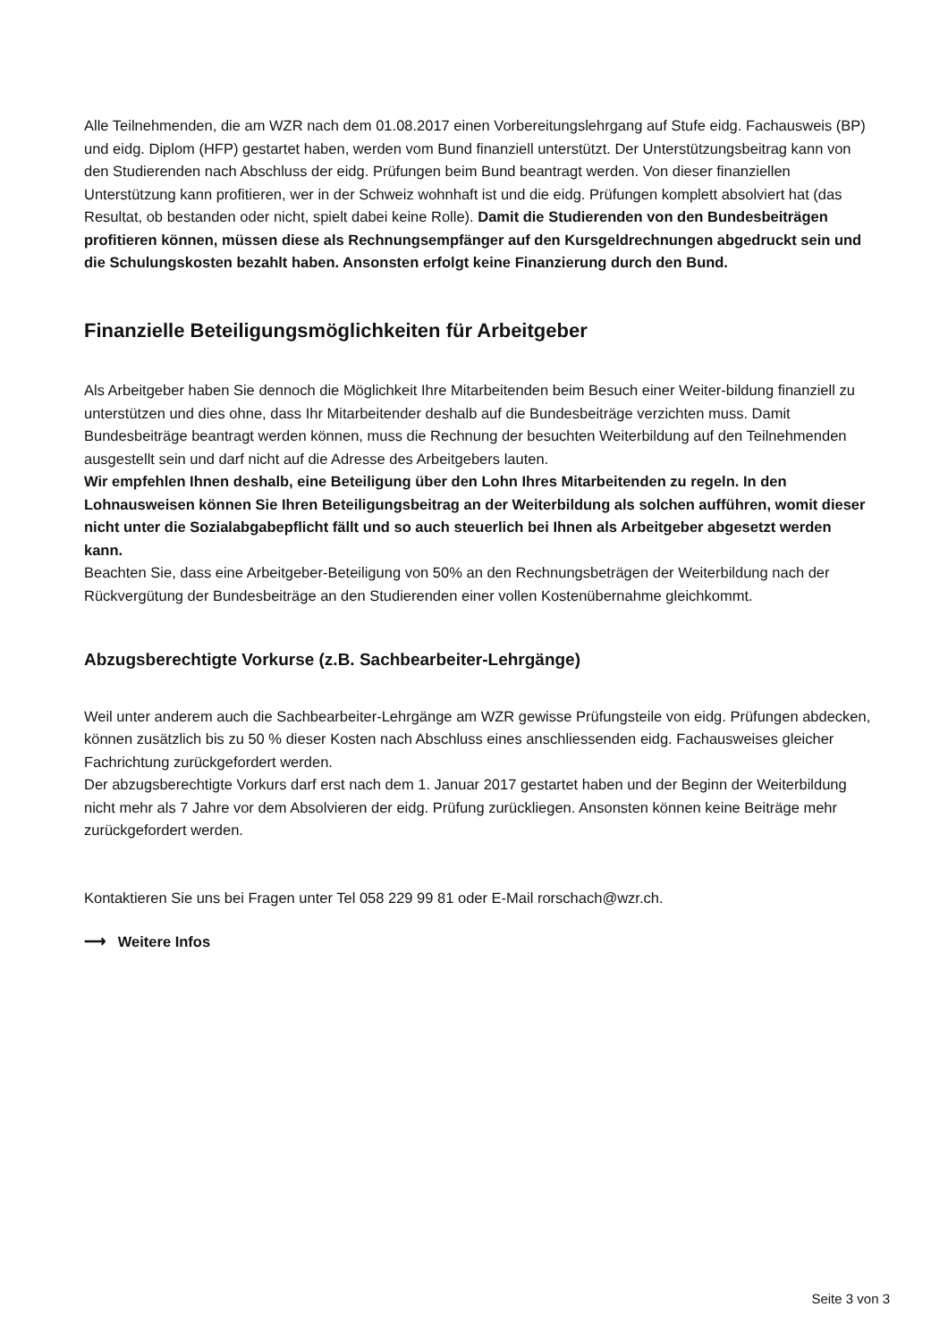Alle Teilnehmenden, die am WZR nach dem 01.08.2017 einen Vorbereitungslehrgang auf Stufe eidg. Fachausweis (BP) und eidg. Diplom (HFP) gestartet haben, werden vom Bund finanziell unterstützt. Der Unterstützungsbeitrag kann von den Studierenden nach Abschluss der eidg. Prüfungen beim Bund beantragt werden. Von dieser finanziellen Unterstützung kann profitieren, wer in der Schweiz wohnhaft ist und die eidg. Prüfungen komplett absolviert hat (das Resultat, ob bestanden oder nicht, spielt dabei keine Rolle). Damit die Studierenden von den Bundesbeiträgen profitieren können, müssen diese als Rechnungsempfänger auf den Kursgeldrechnungen abgedruckt sein und die Schulungskosten bezahlt haben. Ansonsten erfolgt keine Finanzierung durch den Bund.
Finanzielle Beteiligungsmöglichkeiten für Arbeitgeber
Als Arbeitgeber haben Sie dennoch die Möglichkeit Ihre Mitarbeitenden beim Besuch einer Weiter-bildung finanziell zu unterstützen und dies ohne, dass Ihr Mitarbeitender deshalb auf die Bundesbeiträge verzichten muss. Damit Bundesbeiträge beantragt werden können, muss die Rechnung der besuchten Weiterbildung auf den Teilnehmenden ausgestellt sein und darf nicht auf die Adresse des Arbeitgebers lauten.
Wir empfehlen Ihnen deshalb, eine Beteiligung über den Lohn Ihres Mitarbeitenden zu regeln. In den Lohnausweisen können Sie Ihren Beteiligungsbeitrag an der Weiterbildung als solchen aufführen, womit dieser nicht unter die Sozialabgabepflicht fällt und so auch steuerlich bei Ihnen als Arbeitgeber abgesetzt werden kann.
Beachten Sie, dass eine Arbeitgeber-Beteiligung von 50% an den Rechnungsbeträgen der Weiterbildung nach der Rückvergütung der Bundesbeiträge an den Studierenden einer vollen Kostenübernahme gleichkommt.
Abzugsberechtigte Vorkurse (z.B. Sachbearbeiter-Lehrgänge)
Weil unter anderem auch die Sachbearbeiter-Lehrgänge am WZR gewisse Prüfungsteile von eidg. Prüfungen abdecken, können zusätzlich bis zu 50 % dieser Kosten nach Abschluss eines anschliessenden eidg. Fachausweises gleicher Fachrichtung zurückgefordert werden.
Der abzugsberechtigte Vorkurs darf erst nach dem 1. Januar 2017 gestartet haben und der Beginn der Weiterbildung nicht mehr als 7 Jahre vor dem Absolvieren der eidg. Prüfung zurückliegen. Ansonsten können keine Beiträge mehr zurückgefordert werden.
Kontaktieren Sie uns bei Fragen unter Tel 058 229 99 81 oder E-Mail rorschach@wzr.ch.
⟶ Weitere Infos
Seite 3 von 3